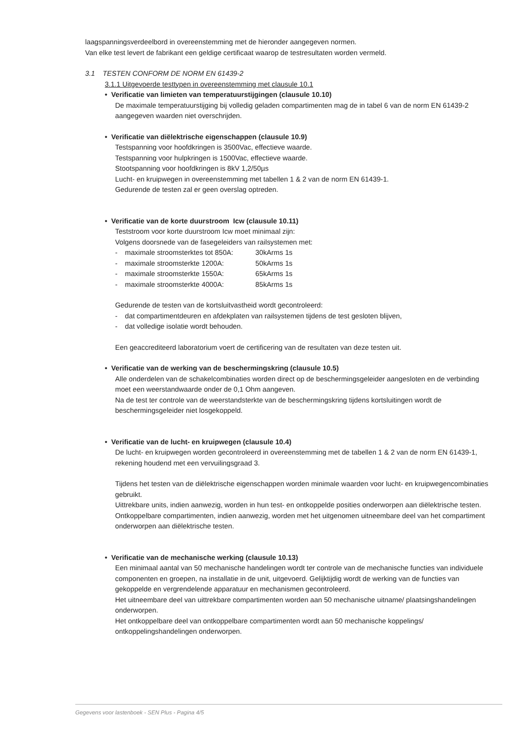laagspanningsverdeelbord in overeenstemming met de hieronder aangegeven normen.
Van elke test levert de fabrikant een geldige certificaat waarop de testresultaten worden vermeld.
3.1 TESTEN CONFORM DE NORM EN 61439-2
3.1.1 Uitgevoerde testtypen in overeenstemming met clausule 10.1
• Verificatie van limieten van temperatuurstijgingen (clausule 10.10)
De maximale temperatuurstijging bij volledig geladen compartimenten mag de in tabel 6 van de norm EN 61439-2 aangegeven waarden niet overschrijden.
• Verificatie van diëlektrische eigenschappen (clausule 10.9)
Testspanning voor hoofdkringen is 3500Vac, effectieve waarde.
Testspanning voor hulpkringen is 1500Vac, effectieve waarde.
Stootspanning voor hoofdkringen is 8kV 1,2/50µs
Lucht- en kruipwegen in overeenstemming met tabellen 1 & 2 van de norm EN 61439-1.
Gedurende de testen zal er geen overslag optreden.
• Verificatie van de korte duurstroom Icw (clausule 10.11)
Teststroom voor korte duurstroom Icw moet minimaal zijn:
Volgens doorsnede van de fasegeleiders van railsystemen met:
- maximale stroomsterktes tot 850A: 30kArms 1s
- maximale stroomsterkte 1200A: 50kArms 1s
- maximale stroomsterkte 1550A: 65kArms 1s
- maximale stroomsterkte 4000A: 85kArms 1s
Gedurende de testen van de kortsluitvastheid wordt gecontroleerd:
- dat compartimentdeuren en afdekplaten van railsystemen tijdens de test gesloten blijven,
- dat volledige isolatie wordt behouden.
Een geaccrediteerd laboratorium voert de certificering van de resultaten van deze testen uit.
• Verificatie van de werking van de beschermingskring (clausule 10.5)
Alle onderdelen van de schakelcombinaties worden direct op de beschermingsgeleider aangesloten en de verbinding moet een weerstandwaarde onder de 0,1 Ohm aangeven.
Na de test ter controle van de weerstandsterkte van de beschermingskring tijdens kortsluitingen wordt de beschermingsgeleider niet losgekoppeld.
• Verificatie van de lucht- en kruipwegen (clausule 10.4)
De lucht- en kruipwegen worden gecontroleerd in overeenstemming met de tabellen 1 & 2 van de norm EN 61439-1, rekening houdend met een vervuilingsgraad 3.
Tijdens het testen van de diëlektrische eigenschappen worden minimale waarden voor lucht- en kruipwegencombinaties gebruikt.
Uittrekbare units, indien aanwezig, worden in hun test- en ontkoppelde posities onderworpen aan diëlektrische testen.
Ontkoppelbare compartimenten, indien aanwezig, worden met het uitgenomen uitneembare deel van het compartiment onderworpen aan diëlektrische testen.
• Verificatie van de mechanische werking (clausule 10.13)
Een minimaal aantal van 50 mechanische handelingen wordt ter controle van de mechanische functies van individuele componenten en groepen, na installatie in de unit, uitgevoerd. Gelijktijdig wordt de werking van de functies van gekoppelde en vergrendelende apparatuur en mechanismen gecontroleerd.
Het uitneembare deel van uittrekbare compartimenten worden aan 50 mechanische uitname/ plaatsingshandelingen onderworpen.
Het ontkoppelbare deel van ontkoppelbare compartimenten wordt aan 50 mechanische koppelings/ ontkoppelingshandelingen onderworpen.
Gegevens voor lastenboek - SEN Plus - Pagina 4/5